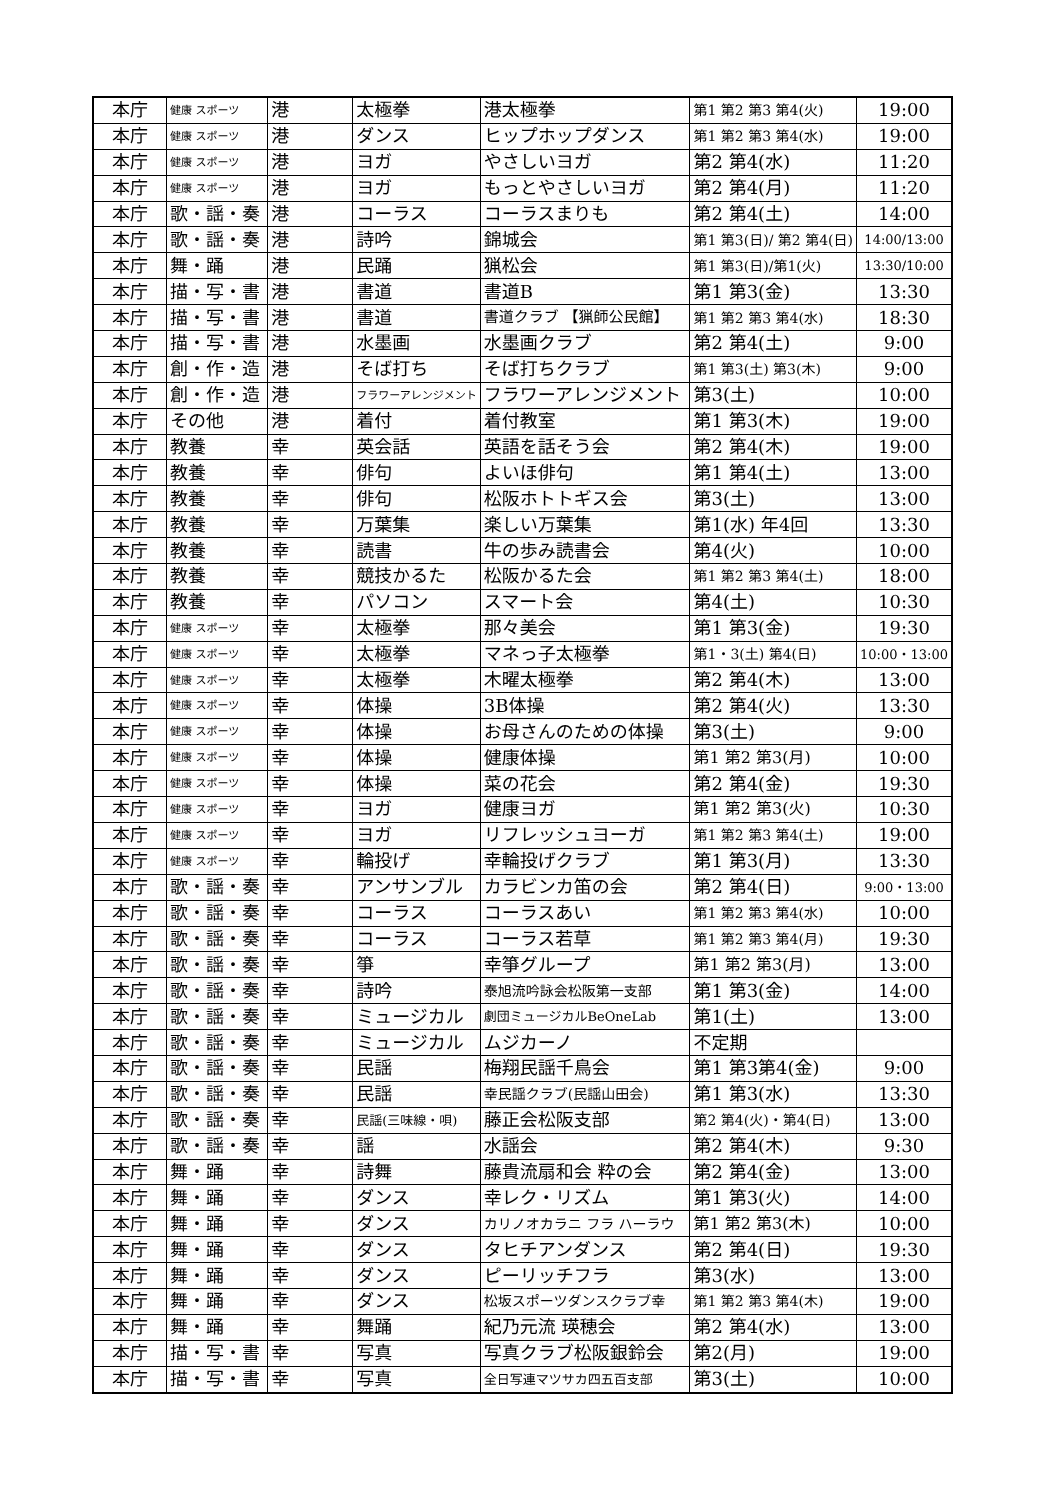| 本庁 | 健康 スポーツ | 港 | 太極拳 | 港太極拳 | 第1 第2 第3 第4(火) | 19:00 |
| 本庁 | 健康 スポーツ | 港 | ダンス | ヒップホップダンス | 第1 第2 第3 第4(水) | 19:00 |
| 本庁 | 健康 スポーツ | 港 | ヨガ | やさしいヨガ | 第2 第4(水) | 11:20 |
| 本庁 | 健康 スポーツ | 港 | ヨガ | もっとやさしいヨガ | 第2 第4(月) | 11:20 |
| 本庁 | 歌・謡・奏 | 港 | コーラス | コーラスまりも | 第2 第4(土) | 14:00 |
| 本庁 | 歌・謡・奏 | 港 | 詩吟 | 錦城会 | 第1 第3(日)/ 第2 第4(日) | 14:00/13:00 |
| 本庁 | 舞・踊 | 港 | 民踊 | 猟松会 | 第1 第3(日)/第1(火) | 13:30/10:00 |
| 本庁 | 描・写・書 | 港 | 書道 | 書道B | 第1 第3(金) | 13:30 |
| 本庁 | 描・写・書 | 港 | 書道 | 書道クラブ 【猟師公民館】 | 第1 第2 第3 第4(水) | 18:30 |
| 本庁 | 描・写・書 | 港 | 水墨画 | 水墨画クラブ | 第2 第4(土) | 9:00 |
| 本庁 | 創・作・造 | 港 | そば打ち | そば打ちクラブ | 第1 第3(土) 第3(木) | 9:00 |
| 本庁 | 創・作・造 | 港 | フラワーアレンジメント | フラワーアレンジメント | 第3(土) | 10:00 |
| 本庁 | その他 | 港 | 着付 | 着付教室 | 第1 第3(木) | 19:00 |
| 本庁 | 教養 | 幸 | 英会話 | 英語を話そう会 | 第2 第4(木) | 19:00 |
| 本庁 | 教養 | 幸 | 俳句 | よいほ俳句 | 第1 第4(土) | 13:00 |
| 本庁 | 教養 | 幸 | 俳句 | 松阪ホトトギス会 | 第3(土) | 13:00 |
| 本庁 | 教養 | 幸 | 万葉集 | 楽しい万葉集 | 第1(水) 年4回 | 13:30 |
| 本庁 | 教養 | 幸 | 読書 | 牛の歩み読書会 | 第4(火) | 10:00 |
| 本庁 | 教養 | 幸 | 競技かるた | 松阪かるた会 | 第1 第2 第3 第4(土) | 18:00 |
| 本庁 | 教養 | 幸 | パソコン | スマート会 | 第4(土) | 10:30 |
| 本庁 | 健康 スポーツ | 幸 | 太極拳 | 那々美会 | 第1 第3(金) | 19:30 |
| 本庁 | 健康 スポーツ | 幸 | 太極拳 | マネっ子太極拳 | 第1・3(土) 第4(日) | 10:00・13:00 |
| 本庁 | 健康 スポーツ | 幸 | 太極拳 | 木曜太極拳 | 第2 第4(木) | 13:00 |
| 本庁 | 健康 スポーツ | 幸 | 体操 | 3B体操 | 第2 第4(火) | 13:30 |
| 本庁 | 健康 スポーツ | 幸 | 体操 | お母さんのための体操 | 第3(土) | 9:00 |
| 本庁 | 健康 スポーツ | 幸 | 体操 | 健康体操 | 第1 第2 第3(月) | 10:00 |
| 本庁 | 健康 スポーツ | 幸 | 体操 | 菜の花会 | 第2 第4(金) | 19:30 |
| 本庁 | 健康 スポーツ | 幸 | ヨガ | 健康ヨガ | 第1 第2 第3(火) | 10:30 |
| 本庁 | 健康 スポーツ | 幸 | ヨガ | リフレッシュヨーガ | 第1 第2 第3 第4(土) | 19:00 |
| 本庁 | 健康 スポーツ | 幸 | 輪投げ | 幸輪投げクラブ | 第1 第3(月) | 13:30 |
| 本庁 | 歌・謡・奏 | 幸 | アンサンブル | カラビンカ笛の会 | 第2 第4(日) | 9:00・13:00 |
| 本庁 | 歌・謡・奏 | 幸 | コーラス | コーラスあい | 第1 第2 第3 第4(水) | 10:00 |
| 本庁 | 歌・謡・奏 | 幸 | コーラス | コーラス若草 | 第1 第2 第3 第4(月) | 19:30 |
| 本庁 | 歌・謡・奏 | 幸 | 箏 | 幸箏グループ | 第1 第2 第3(月) | 13:00 |
| 本庁 | 歌・謡・奏 | 幸 | 詩吟 | 泰旭流吟詠会松阪第一支部 | 第1 第3(金) | 14:00 |
| 本庁 | 歌・謡・奏 | 幸 | ミュージカル | 劇団ミュージカルBeOneLab | 第1(土) | 13:00 |
| 本庁 | 歌・謡・奏 | 幸 | ミュージカル | ムジカーノ | 不定期 | |
| 本庁 | 歌・謡・奏 | 幸 | 民謡 | 梅翔民謡千鳥会 | 第1 第3第4(金) | 9:00 |
| 本庁 | 歌・謡・奏 | 幸 | 民謡 | 幸民謡クラブ(民謡山田会) | 第1 第3(水) | 13:30 |
| 本庁 | 歌・謡・奏 | 幸 | 民謡(三味線・唄) | 藤正会松阪支部 | 第2 第4(火)・第4(日) | 13:00 |
| 本庁 | 歌・謡・奏 | 幸 | 謡 | 水謡会 | 第2 第4(木) | 9:30 |
| 本庁 | 舞・踊 | 幸 | 詩舞 | 藤貴流扇和会 粋の会 | 第2 第4(金) | 13:00 |
| 本庁 | 舞・踊 | 幸 | ダンス | 幸レク・リズム | 第1 第3(火) | 14:00 |
| 本庁 | 舞・踊 | 幸 | ダンス | カリノオカラニ フラ ハーラウ | 第1 第2 第3(木) | 10:00 |
| 本庁 | 舞・踊 | 幸 | ダンス | タヒチアンダンス | 第2 第4(日) | 19:30 |
| 本庁 | 舞・踊 | 幸 | ダンス | ピーリッチフラ | 第3(水) | 13:00 |
| 本庁 | 舞・踊 | 幸 | ダンス | 松坂スポーツダンスクラブ幸 | 第1 第2 第3 第4(木) | 19:00 |
| 本庁 | 舞・踊 | 幸 | 舞踊 | 紀乃元流 瑛穂会 | 第2 第4(水) | 13:00 |
| 本庁 | 描・写・書 | 幸 | 写真 | 写真クラブ松阪銀鈴会 | 第2(月) | 19:00 |
| 本庁 | 描・写・書 | 幸 | 写真 | 全日写連マツサカ四五百支部 | 第3(土) | 10:00 |